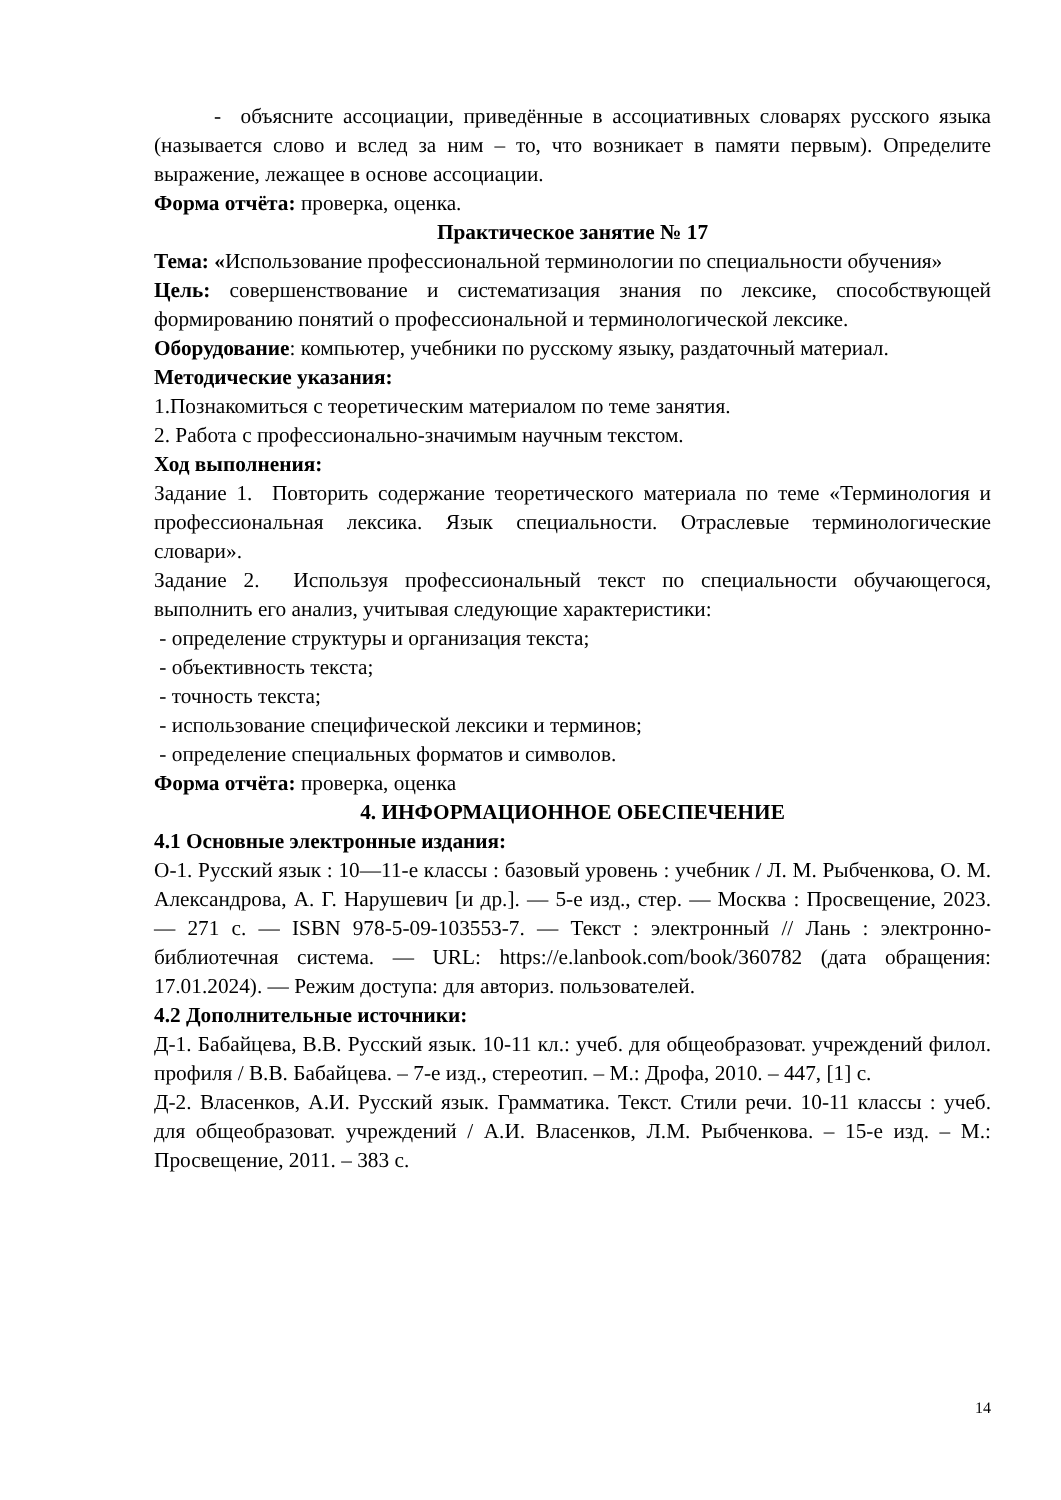- объясните ассоциации, приведённые в ассоциативных словарях русского языка (называется слово и вслед за ним – то, что возникает в памяти первым). Определите выражение, лежащее в основе ассоциации.
Форма отчёта: проверка, оценка.
Практическое занятие № 17
Тема: «Использование профессиональной терминологии по специальности обучения»
Цель: совершенствование и систематизация знания по лексике, способствующей формированию понятий о профессиональной и терминологической лексике.
Оборудование: компьютер, учебники по русскому языку, раздаточный материал.
Методические указания:
1.Познакомиться с теоретическим материалом по теме занятия.
2. Работа с профессионально-значимым научным текстом.
Ход выполнения:
Задание 1. Повторить содержание теоретического материала по теме «Терминология и профессиональная лексика. Язык специальности. Отраслевые терминологические словари».
Задание 2. Используя профессиональный текст по специальности обучающегося, выполнить его анализ, учитывая следующие характеристики:
- определение структуры и организация текста;
- объективность текста;
- точность текста;
- использование специфической лексики и терминов;
- определение специальных форматов и символов.
Форма отчёта: проверка, оценка
4. ИНФОРМАЦИОННОЕ ОБЕСПЕЧЕНИЕ
4.1 Основные электронные издания:
О-1. Русский язык : 10—11-е классы : базовый уровень : учебник / Л. М. Рыбченкова, О. М. Александрова, А. Г. Нарушевич [и др.]. — 5-е изд., стер. — Москва : Просвещение, 2023. — 271 с. — ISBN 978-5-09-103553-7. — Текст : электронный // Лань : электронно-библиотечная система. — URL: https://e.lanbook.com/book/360782 (дата обращения: 17.01.2024). — Режим доступа: для авториз. пользователей.
4.2 Дополнительные источники:
Д-1. Бабайцева, В.В. Русский язык. 10-11 кл.: учеб. для общеобразоват. учреждений филол. профиля / В.В. Бабайцева. – 7-е изд., стереотип. – М.: Дрофа, 2010. – 447, [1] с.
Д-2. Власенков, А.И. Русский язык. Грамматика. Текст. Стили речи. 10-11 классы : учеб. для общеобразоват. учреждений / А.И. Власенков, Л.М. Рыбченкова. – 15-е изд. – М.: Просвещение, 2011. – 383 с.
14